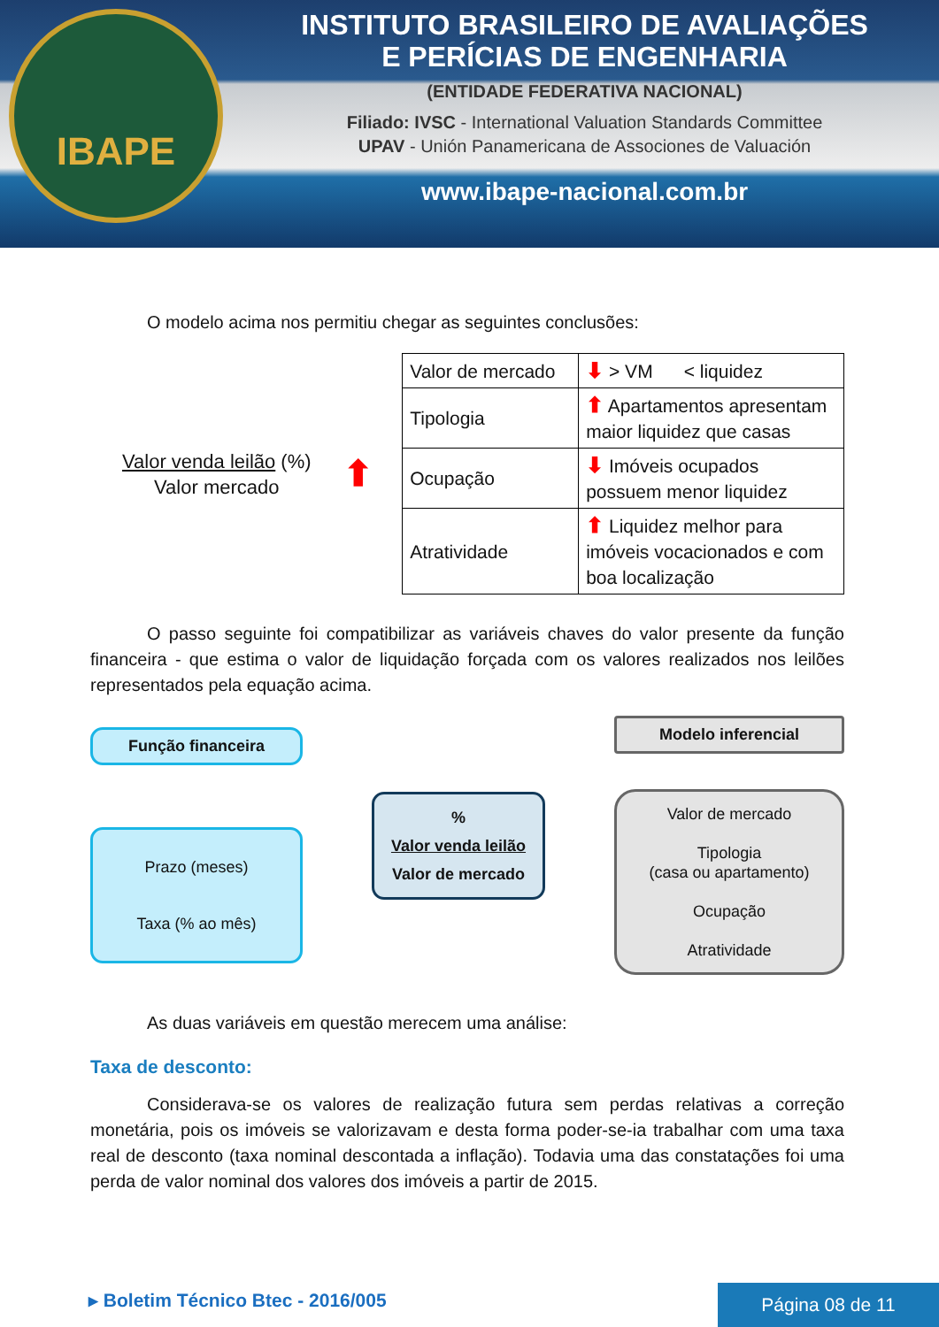IBAPE
INSTITUTO BRASILEIRO DE AVALIAÇÕES
E PERÍCIAS DE ENGENHARIA
(ENTIDADE FEDERATIVA NACIONAL)
Filiado: IVSC - International Valuation Standards Committee
UPAV - Unión Panamericana de Associones de Valuación
www.ibape-nacional.com.br
O modelo acima nos permitiu chegar as seguintes conclusões:
Valor venda leilão (%)
Valor mercado
⬆
| Valor de mercado | ⬇ > VM < liquidez |
| Tipologia | ⬆ Apartamentos apresentam maior liquidez que casas |
| Ocupação | ⬇ Imóveis ocupados possuem menor liquidez |
| Atratividade | ⬆ Liquidez melhor para imóveis vocacionados e com boa localização |
O passo seguinte foi compatibilizar as variáveis chaves do valor presente da função financeira - que estima o valor de liquidação forçada com os valores realizados nos leilões representados pela equação acima.
Função financeira
Prazo (meses)
Taxa (% ao mês)
%
Valor venda leilão
Valor de mercado
Modelo inferencial
Valor de mercado
Tipologia
(casa ou apartamento)
Ocupação
Atratividade
As duas variáveis em questão merecem uma análise:
Taxa de desconto:
Considerava-se os valores de realização futura sem perdas relativas a correção monetária, pois os imóveis se valorizavam e desta forma poder-se-ia trabalhar com uma taxa real de desconto (taxa nominal descontada a inflação). Todavia uma das constatações foi uma perda de valor nominal dos valores dos imóveis a partir de 2015.
▸ Boletim Técnico Btec - 2016/005
Página 08 de 11